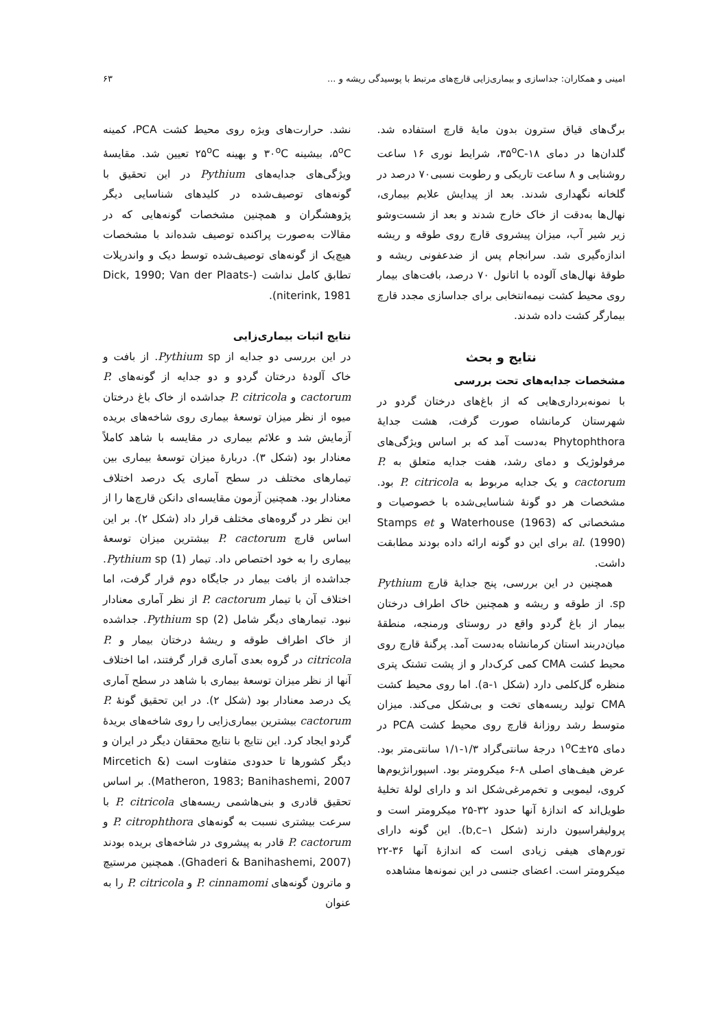امینی و همکاران: جداسازی و بیماری‌زایی قارچ‌های مرتبط با پوسیدگی ریشه و ... ۶۳
برگ‌های قیاق سترون بدون مایهٔ قارچ استفاده شد. گلدان‌ها در دمای ۳۵<sup>o</sup>C-۱۸، شرایط نوری ۱۶ ساعت روشنایی و ۸ ساعت تاریکی و رطوبت نسبی۷۰ درصد در گلخانه نگهداری شدند. بعد از پیدایش علایم بیماری، نهال‌ها به‌دقت از خاک خارج شدند و بعد از شست‌وشو زیر شیر آب، میزان پیشروی قارچ روی طوقه و ریشه اندازه‌گیری شد. سرانجام پس از ضدعفونی ریشه و طوقهٔ نهال‌های آلوده با اتانول ۷۰ درصد، بافت‌های بیمار روی محیط کشت نیمه‌انتخابی برای جداسازی مجدد قارچ بیمارگر کشت داده شدند.
نتایج و بحث
مشخصات جدایه‌های تحت بررسی
با نمونه‌برداری‌هایی که از باغ‌های درختان گردو در شهرستان کرمانشاه صورت گرفت، هشت جدایهٔ Phytophthora به‌دست آمد که بر اساس ویژگی‌های مرفولوژیک و دمای رشد، هفت جدایه متعلق به P. cactorum و یک جدایه مربوط به P. citricola بود. مشخصات هر دو گونهٔ شناسایی‌شده با خصوصیات و مشخصاتی که Waterhouse (1963) و Stamps et al. (1990) برای این دو گونه ارائه داده بودند مطابقت داشت.
همچنین در این بررسی، پنج جدایهٔ قارچ Pythium sp. از طوقه و ریشه و همچنین خاک اطراف درختان بیمار از باغ گردو واقع در روستای ورمنجه، منطقهٔ میان‌دربند استان کرمانشاه به‌دست آمد. پرگنهٔ قارچ روی محیط کشت CMA کمی کرک‌دار و از پشت تشتک پتری منظره گل‌کلمی دارد (شکل a-۱). اما روی محیط کشت CMA تولید ریسه‌های تخت و بی‌شکل می‌کند. میزان متوسط رشد روزانهٔ قارچ روی محیط کشت PCA در دمای ۱<sup>o</sup>C±۲۵ درجهٔ سانتی‌گراد ۱/۳-۱/۱ سانتی‌متر بود. عرض هیف‌های اصلی ۸-۶ میکرومتر بود. اسپورانژیوم‌ها کروی، لیمویی و تخم‌مرغی‌شکل اند و دارای لولهٔ تخلیهٔ طویل‌اند که اندازهٔ آنها حدود ۳۲-۲۵ میکرومتر است و پرولیفراسیون دارند (شکل b,c–۱). این گونه دارای تورم‌های هیفی زیادی است که اندازهٔ آنها ۳۶-۲۲ میکرومتر است. اعضای جنسی در این نمونه‌ها مشاهده
نشد. حرارت‌های ویژه روی محیط کشت PCA، کمینه ۵<sup>o</sup>C، بیشینه ۳۰<sup>o</sup>C و بهینه ۲۵<sup>o</sup>C تعیین شد. مقایسهٔ ویژگی‌های جدایه‌های Pythium در این تحقیق با گونه‌های توصیف‌شده در کلیدهای شناسایی دیگر پژوهشگران و همچنین مشخصات گونه‌هایی که در مقالات به‌صورت پراکنده توصیف شده‌اند با مشخصات هیچ‌یک از گونه‌های توصیف‌شده توسط دیک و واندرپلات تطابق کامل نداشت (Dick, 1990; Van der Plaats-niterink, 1981).
نتایج اثبات بیماری‌زایی
در این بررسی دو جدایه از Pythium sp. از بافت و خاک آلودهٔ درختان گردو و دو جدایه از گونه‌های P. cactorum و P. citricola جداشده از خاک باغ درختان میوه از نظر میزان توسعهٔ بیماری روی شاخه‌های بریده آزمایش شد و علائم بیماری در مقایسه با شاهد کاملاً معنادار بود (شکل ۳). دربارهٔ میزان توسعهٔ بیماری بین تیمارهای مختلف در سطح آماری یک درصد اختلاف معنادار بود. همچنین آزمون مقایسه‌ای دانکن قارچ‌ها را از این نظر در گروه‌های مختلف قرار داد (شکل ۲). بر این اساس قارچ P. cactorum بیشترین میزان توسعهٔ بیماری را به خود اختصاص داد. تیمار (1) Pythium sp. جداشده از بافت بیمار در جایگاه دوم قرار گرفت، اما اختلاف آن با تیمار P. cactorum از نظر آماری معنادار نبود. تیمارهای دیگر شامل (2) Pythium sp. جداشده از خاک اطراف طوقه و ریشهٔ درختان بیمار و P. citricola در گروه بعدی آماری قرار گرفتند، اما اختلاف آنها از نظر میزان توسعهٔ بیماری با شاهد در سطح آماری یک درصد معنادار بود (شکل ۲). در این تحقیق گونهٔ P. cactorum بیشترین بیماری‌زایی را روی شاخه‌های بریدهٔ گردو ایجاد کرد. این نتایج با نتایج محققان دیگر در ایران و دیگر کشورها تا حدودی متفاوت است (Mircetich & Matheron, 1983; Banihashemi, 2007). بر اساس تحقیق قادری و بنی‌هاشمی ریسه‌های P. citricola با سرعت بیشتری نسبت به گونه‌های P. citrophthora و P. cactorum قادر به پیشروی در شاخه‌های بریده بودند (Ghaderi & Banihashemi, 2007). همچنین مرستیچ و ماترون گونه‌های P. cinnamomi و P. citricola را به عنوان